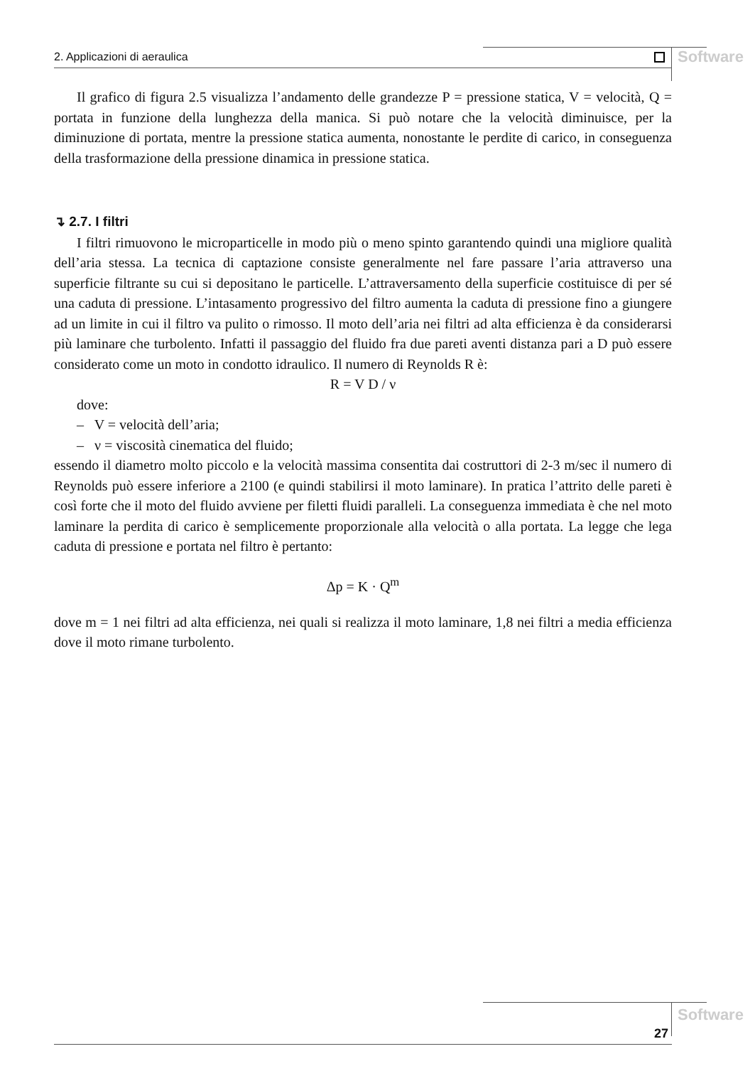2. Applicazioni di aeraulica Software
Il grafico di figura 2.5 visualizza l’andamento delle grandezze P = pressione statica, V = velocità, Q = portata in funzione della lunghezza della manica. Si può notare che la velocità diminuisce, per la diminuzione di portata, mentre la pressione statica aumenta, nonostante le perdite di carico, in conseguenza della trasformazione della pressione dinamica in pressione statica.
↴ 2.7. I filtri
I filtri rimuovono le microparticelle in modo più o meno spinto garantendo quindi una migliore qualità dell’aria stessa. La tecnica di captazione consiste generalmente nel fare passare l’aria attraverso una superficie filtrante su cui si depositano le particelle. L’attraversamento della superficie costituisce di per sé una caduta di pressione. L’intasamento progressivo del filtro aumenta la caduta di pressione fino a giungere ad un limite in cui il filtro va pulito o rimosso. Il moto dell’aria nei filtri ad alta efficienza è da considerarsi più laminare che turbolento. Infatti il passaggio del fluido fra due pareti aventi distanza pari a D può essere considerato come un moto in condotto idraulico. Il numero di Reynolds R è:
R = V D / ν
dove:
– V = velocità dell’aria;
– ν = viscosità cinematica del fluido;
essendo il diametro molto piccolo e la velocità massima consentita dai costruttori di 2-3 m/sec il numero di Reynolds può essere inferiore a 2100 (e quindi stabilirsi il moto laminare). In pratica l’attrito delle pareti è così forte che il moto del fluido avviene per filetti fluidi paralleli. La conseguenza immediata è che nel moto laminare la perdita di carico è semplicemente proporzionale alla velocità o alla portata. La legge che lega caduta di pressione e portata nel filtro è pertanto:
Δp = K · Q<sup>m</sup>
dove m = 1 nei filtri ad alta efficienza, nei quali si realizza il moto laminare, 1,8 nei filtri a media efficienza dove il moto rimane turbolento.
27
Software